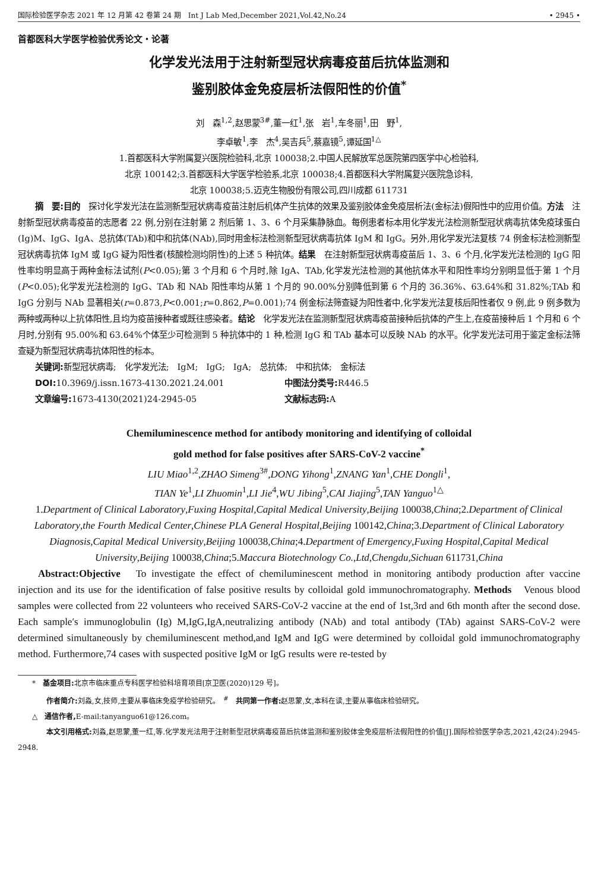国际检验医学杂志 2021 年 12 月第 42 卷第 24 期　Int J Lab Med,December 2021,Vol.42,No.24 • 2945 •
首都医科大学医学检验优秀论文・论著
化学发光法用于注射新型冠状病毒疫苗后抗体监测和
鉴别胶体金免疫层析法假阳性的价值<sup>*</sup>
刘　森<sup>1,2</sup>,赵思蒙<sup>3#</sup>,董一红<sup>1</sup>,张　岩<sup>1</sup>,车冬丽<sup>1</sup>,田　野<sup>1</sup>,
李卓敏<sup>1</sup>,李　杰<sup>4</sup>,吴吉兵<sup>5</sup>,蔡嘉镜<sup>5</sup>,谭延国<sup>1△</sup>
1.首都医科大学附属复兴医院检验科,北京 100038;2.中国人民解放军总医院第四医学中心检验科,
北京 100142;3.首都医科大学医学检验系,北京 100038;4.首都医科大学附属复兴医院急诊科,
北京 100038;5.迈克生物股份有限公司,四川成都 611731
摘　要:目的　探讨化学发光法在监测新型冠状病毒疫苗注射后机体产生抗体的效果及鉴别胶体金免疫层析法(金标法)假阳性中的应用价值。方法　注射新型冠状病毒疫苗的志愿者 22 例,分别在注射第 2 剂后第 1、3、6 个月采集静脉血。每例患者标本用化学发光法检测新型冠状病毒抗体免疫球蛋白(Ig)M、IgG、IgA、总抗体(TAb)和中和抗体(NAb),同时用金标法检测新型冠状病毒抗体 IgM 和 IgG。另外,用化学发光法复核 74 例金标法检测新型冠状病毒抗体 IgM 或 IgG 疑为阳性者(核酸检测均阴性)的上述 5 种抗体。结果　在注射新型冠状病毒疫苗后 1、3、6 个月,化学发光法检测的 IgG 阳性率均明显高于两种金标法试剂(P<0.05);第 3 个月和 6 个月时,除 IgA、TAb,化学发光法检测的其他抗体水平和阳性率均分别明显低于第 1 个月(P<0.05);化学发光法检测的 IgG、TAb 和 NAb 阳性率均从第 1 个月的 90.00%分别降低到第 6 个月的 36.36%、63.64%和 31.82%;TAb 和 IgG 分别与 NAb 显著相关(r=0.873,P<0.001;r=0.862,P=0.001);74 例金标法筛查疑为阳性者中,化学发光法复核后阳性者仅 9 例,此 9 例多数为两种或两种以上抗体阳性,且均为疫苗接种者或既往感染者。结论　化学发光法在监测新型冠状病毒疫苗接种后抗体的产生上,在疫苗接种后 1 个月和 6 个月时,分别有 95.00%和 63.64%个体至少可检测到 5 种抗体中的 1 种,检测 IgG 和 TAb 基本可以反映 NAb 的水平。化学发光法可用于鉴定金标法筛查疑为新型冠状病毒抗体阳性的标本。
关键词: 新型冠状病毒;　化学发光法;　IgM;　IgG;　IgA;　总抗体;　中和抗体;　金标法
DOI: 10.3969/j.issn.1673-4130.2021.24.001 中图法分类号: R446.5
文章编号: 1673-4130(2021)24-2945-05 文献标志码: A
Chemiluminescence method for antibody monitoring and identifying of colloidal
gold method for false positives after SARS-CoV-2 vaccine<sup>*</sup>
LIU Miao<sup>1,2</sup>,ZHAO Simeng<sup>3#</sup>,DONG Yihong<sup>1</sup>,ZNANG Yan<sup>1</sup>,CHE Dongli<sup>1</sup>,
TIAN Ye<sup>1</sup>,LI Zhuomin<sup>1</sup>,LI Jie<sup>4</sup>,WU Jibing<sup>5</sup>,CAI Jiajing<sup>5</sup>,TAN Yanguo<sup>1△</sup>
1.Department of Clinical Laboratory,Fuxing Hospital,Capital Medical University,Beijing 100038,China;2.Department of Clinical Laboratory,the Fourth Medical Center,Chinese PLA General Hospital,Beijing 100142,China;3.Department of Clinical Laboratory Diagnosis,Capital Medical University,Beijing 100038,China;4.Department of Emergency,Fuxing Hospital,Capital Medical University,Beijing 100038,China;5.Maccura Biotechnology Co.,Ltd,Chengdu,Sichuan 611731,China
Abstract:Objective　To investigate the effect of chemiluminescent method in monitoring antibody production after vaccine injection and its use for the identification of false positive results by colloidal gold immunochromatography. Methods　Venous blood samples were collected from 22 volunteers who received SARS-CoV-2 vaccine at the end of 1st,3rd and 6th month after the second dose. Each sample′s immunoglobulin (Ig) M,IgG,IgA,neutralizing antibody (NAb) and total antibody (TAb) against SARS-CoV-2 were determined simultaneously by chemiluminescent method,and IgM and IgG were determined by colloidal gold immunochromatography method. Furthermore,74 cases with suspected positive IgM or IgG results were re-tested by
　　*　基金项目: 北京市临床重点专科医学检验科培育项目[京卫医(2020)129 号]。
　　　　作者简介: 刘淼,女,技师,主要从事临床免疫学检验研究。　<sup>#</sup>　共同第一作者: 赵思蒙,女,本科在读,主要从事临床检验研究。
　　△　通信作者, E-mail:tanyanguo61@126.com。
　　　　本文引用格式: 刘淼,赵思蒙,董一红,等.化学发光法用于注射新型冠状病毒疫苗后抗体监测和鉴别胶体金免疫层析法假阳性的价值[J].国际检验医学杂志,2021,42(24):2945-2948.